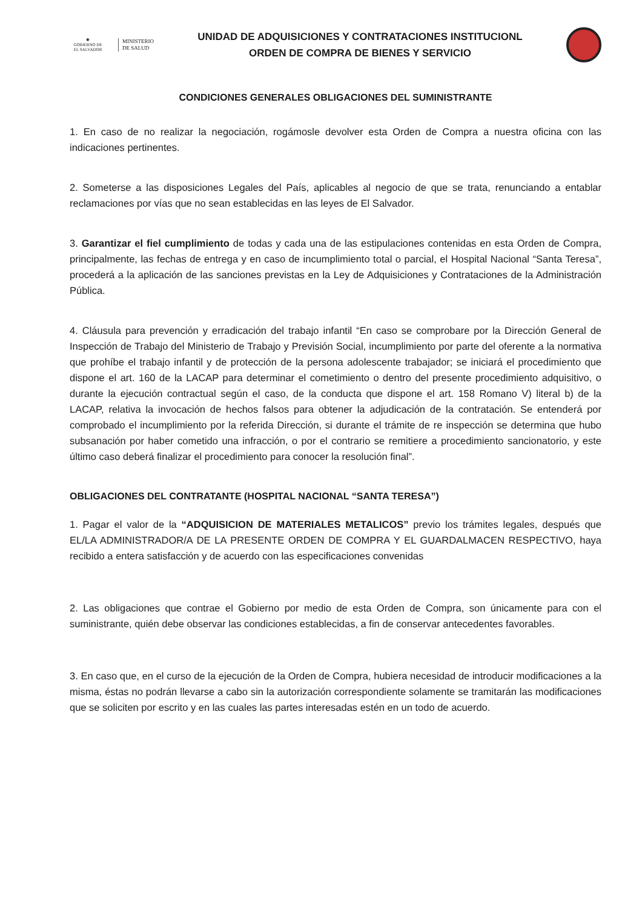✺
GOBIERNO DE
EL SALVADOR
MINISTERIO
DE SALUD
UNIDAD DE ADQUISICIONES Y CONTRATACIONES INSTITUCIONL
ORDEN DE COMPRA DE BIENES Y SERVICIO
CONDICIONES GENERALES OBLIGACIONES DEL SUMINISTRANTE
1. En caso de no realizar la negociación, rogámosle devolver esta Orden de Compra a nuestra oficina con las indicaciones pertinentes.
2. Someterse a las disposiciones Legales del País, aplicables al negocio de que se trata, renunciando a entablar reclamaciones por vías que no sean establecidas en las leyes de El Salvador.
3. Garantizar el fiel cumplimiento de todas y cada una de las estipulaciones contenidas en esta Orden de Compra, principalmente, las fechas de entrega y en caso de incumplimiento total o parcial, el Hospital Nacional “Santa Teresa”, procederá a la aplicación de las sanciones previstas en la Ley de Adquisiciones y Contrataciones de la Administración Pública.
4. Cláusula para prevención y erradicación del trabajo infantil “En caso se comprobare por la Dirección General de Inspección de Trabajo del Ministerio de Trabajo y Previsión Social, incumplimiento por parte del oferente a la normativa que prohíbe el trabajo infantil y de protección de la persona adolescente trabajador; se iniciará el procedimiento que dispone el art. 160 de la LACAP para determinar el cometimiento o dentro del presente procedimiento adquisitivo, o durante la ejecución contractual según el caso, de la conducta que dispone el art. 158 Romano V) literal b) de la LACAP, relativa la invocación de hechos falsos para obtener la adjudicación de la contratación. Se entenderá por comprobado el incumplimiento por la referida Dirección, si durante el trámite de re inspección se determina que hubo subsanación por haber cometido una infracción, o por el contrario se remitiere a procedimiento sancionatorio, y este último caso deberá finalizar el procedimiento para conocer la resolución final”.
OBLIGACIONES DEL CONTRATANTE (HOSPITAL NACIONAL “SANTA TERESA”)
1. Pagar el valor de la “ADQUISICION DE MATERIALES METALICOS” previo los trámites legales, después que EL/LA ADMINISTRADOR/A DE LA PRESENTE ORDEN DE COMPRA Y EL GUARDALMACEN RESPECTIVO, haya recibido a entera satisfacción y de acuerdo con las especificaciones convenidas
2. Las obligaciones que contrae el Gobierno por medio de esta Orden de Compra, son únicamente para con el suministrante, quién debe observar las condiciones establecidas, a fin de conservar antecedentes favorables.
3. En caso que, en el curso de la ejecución de la Orden de Compra, hubiera necesidad de introducir modificaciones a la misma, éstas no podrán llevarse a cabo sin la autorización correspondiente solamente se tramitarán las modificaciones que se soliciten por escrito y en las cuales las partes interesadas estén en un todo de acuerdo.